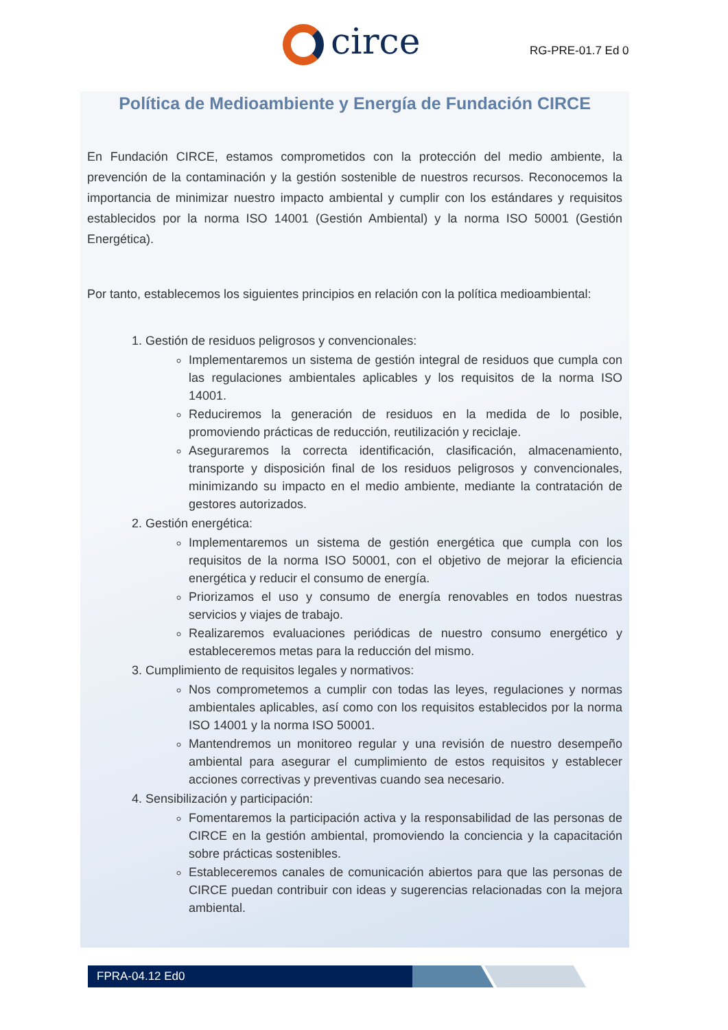circe RG-PRE-01.7 Ed 0
Política de Medioambiente y Energía de Fundación CIRCE
En Fundación CIRCE, estamos comprometidos con la protección del medio ambiente, la prevención de la contaminación y la gestión sostenible de nuestros recursos. Reconocemos la importancia de minimizar nuestro impacto ambiental y cumplir con los estándares y requisitos establecidos por la norma ISO 14001 (Gestión Ambiental) y la norma ISO 50001 (Gestión Energética).
Por tanto, establecemos los siguientes principios en relación con la política medioambiental:
1. Gestión de residuos peligrosos y convencionales:
Implementaremos un sistema de gestión integral de residuos que cumpla con las regulaciones ambientales aplicables y los requisitos de la norma ISO 14001.
Reduciremos la generación de residuos en la medida de lo posible, promoviendo prácticas de reducción, reutilización y reciclaje.
Aseguraremos la correcta identificación, clasificación, almacenamiento, transporte y disposición final de los residuos peligrosos y convencionales, minimizando su impacto en el medio ambiente, mediante la contratación de gestores autorizados.
2. Gestión energética:
Implementaremos un sistema de gestión energética que cumpla con los requisitos de la norma ISO 50001, con el objetivo de mejorar la eficiencia energética y reducir el consumo de energía.
Priorizamos el uso y consumo de energía renovables en todos nuestras servicios y viajes de trabajo.
Realizaremos evaluaciones periódicas de nuestro consumo energético y estableceremos metas para la reducción del mismo.
3. Cumplimiento de requisitos legales y normativos:
Nos comprometemos a cumplir con todas las leyes, regulaciones y normas ambientales aplicables, así como con los requisitos establecidos por la norma ISO 14001 y la norma ISO 50001.
Mantendremos un monitoreo regular y una revisión de nuestro desempeño ambiental para asegurar el cumplimiento de estos requisitos y establecer acciones correctivas y preventivas cuando sea necesario.
4. Sensibilización y participación:
Fomentaremos la participación activa y la responsabilidad de las personas de CIRCE en la gestión ambiental, promoviendo la conciencia y la capacitación sobre prácticas sostenibles.
Estableceremos canales de comunicación abiertos para que las personas de CIRCE puedan contribuir con ideas y sugerencias relacionadas con la mejora ambiental.
FPRA-04.12 Ed0